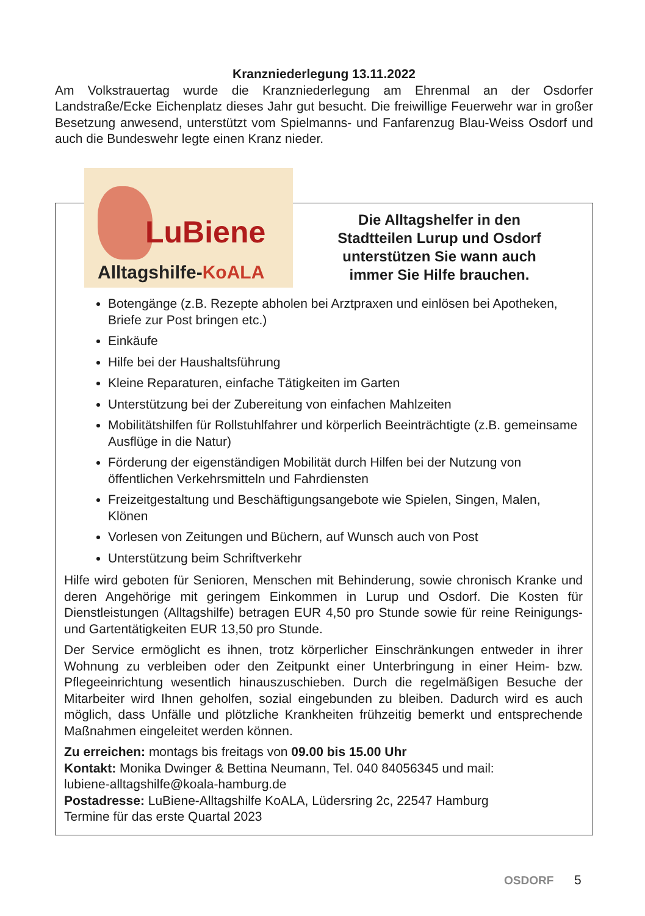Kranzniederlegung 13.11.2022
Am Volkstrauertag wurde die Kranzniederlegung am Ehrenmal an der Osdorfer Landstraße/Ecke Eichenplatz dieses Jahr gut besucht. Die freiwillige Feuerwehr war in großer Besetzung anwesend, unterstützt vom Spielmanns- und Fanfarenzug Blau-Weiss Osdorf und auch die Bundeswehr legte einen Kranz nieder.
LuBiene
Alltagshilfe-KoALA
Die Alltagshelfer in den Stadtteilen Lurup und Osdorf unterstützen Sie wann auch immer Sie Hilfe brauchen.
Botengänge (z.B. Rezepte abholen bei Arztpraxen und einlösen bei Apotheken, Briefe zur Post bringen etc.)
Einkäufe
Hilfe bei der Haushaltsführung
Kleine Reparaturen, einfache Tätigkeiten im Garten
Unterstützung bei der Zubereitung von einfachen Mahlzeiten
Mobilitätshilfen für Rollstuhlfahrer und körperlich Beeinträchtigte (z.B. gemeinsame Ausflüge in die Natur)
Förderung der eigenständigen Mobilität durch Hilfen bei der Nutzung von öffentlichen Verkehrsmitteln und Fahrdiensten
Freizeitgestaltung und Beschäftigungsangebote wie Spielen, Singen, Malen, Klönen
Vorlesen von Zeitungen und Büchern, auf Wunsch auch von Post
Unterstützung beim Schriftverkehr
Hilfe wird geboten für Senioren, Menschen mit Behinderung, sowie chronisch Kranke und deren Angehörige mit geringem Einkommen in Lurup und Osdorf. Die Kosten für Dienstleistungen (Alltagshilfe) betragen EUR 4,50 pro Stunde sowie für reine Reinigungs- und Gartentätigkeiten EUR 13,50 pro Stunde.
Der Service ermöglicht es ihnen, trotz körperlicher Einschränkungen entweder in ihrer Wohnung zu verbleiben oder den Zeitpunkt einer Unterbringung in einer Heim- bzw. Pflegeeinrichtung wesentlich hinauszuschieben. Durch die regelmäßigen Besuche der Mitarbeiter wird Ihnen geholfen, sozial eingebunden zu bleiben. Dadurch wird es auch möglich, dass Unfälle und plötzliche Krankheiten frühzeitig bemerkt und entsprechende Maßnahmen eingeleitet werden können.
Zu erreichen: montags bis freitags von 09.00 bis 15.00 Uhr
Kontakt: Monika Dwinger & Bettina Neumann, Tel. 040 84056345 und mail:
lubiene-alltagshilfe@koala-hamburg.de
Postadresse: LuBiene-Alltagshilfe KoALA, Lüdersring 2c, 22547 Hamburg
Termine für das erste Quartal 2023
OSDORF 5